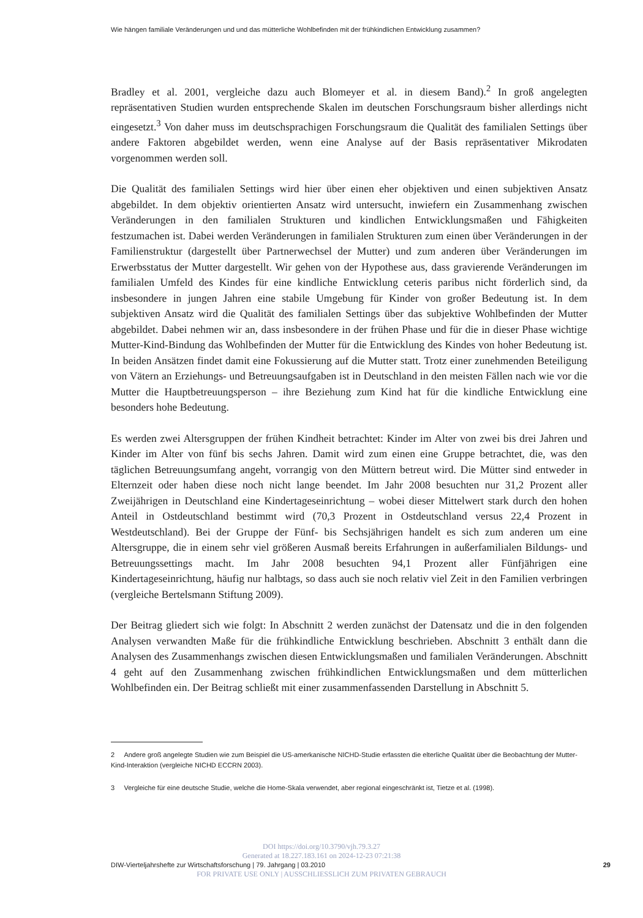Wie hängen familiale Veränderungen und und das mütterliche Wohlbefinden mit der frühkindlichen Entwicklung zusammen?
Bradley et al. 2001, vergleiche dazu auch Blomeyer et al. in diesem Band).<sup>2</sup> In groß angelegten repräsentativen Studien wurden entsprechende Skalen im deutschen Forschungsraum bisher allerdings nicht eingesetzt.<sup>3</sup> Von daher muss im deutschsprachigen Forschungsraum die Qualität des familialen Settings über andere Faktoren abgebildet werden, wenn eine Analyse auf der Basis repräsentativer Mikrodaten vorgenommen werden soll.
Die Qualität des familialen Settings wird hier über einen eher objektiven und einen subjektiven Ansatz abgebildet. In dem objektiv orientierten Ansatz wird untersucht, inwiefern ein Zusammenhang zwischen Veränderungen in den familialen Strukturen und kindlichen Entwicklungsmaßen und Fähigkeiten festzumachen ist. Dabei werden Veränderungen in familialen Strukturen zum einen über Veränderungen in der Familienstruktur (dargestellt über Partnerwechsel der Mutter) und zum anderen über Veränderungen im Erwerbsstatus der Mutter dargestellt. Wir gehen von der Hypothese aus, dass gravierende Veränderungen im familialen Umfeld des Kindes für eine kindliche Entwicklung ceteris paribus nicht förderlich sind, da insbesondere in jungen Jahren eine stabile Umgebung für Kinder von großer Bedeutung ist. In dem subjektiven Ansatz wird die Qualität des familialen Settings über das subjektive Wohlbefinden der Mutter abgebildet. Dabei nehmen wir an, dass insbesondere in der frühen Phase und für die in dieser Phase wichtige Mutter-Kind-Bindung das Wohlbefinden der Mutter für die Entwicklung des Kindes von hoher Bedeutung ist. In beiden Ansätzen findet damit eine Fokussierung auf die Mutter statt. Trotz einer zunehmenden Beteiligung von Vätern an Erziehungs- und Betreuungsaufgaben ist in Deutschland in den meisten Fällen nach wie vor die Mutter die Hauptbetreuungsperson – ihre Beziehung zum Kind hat für die kindliche Entwicklung eine besonders hohe Bedeutung.
Es werden zwei Altersgruppen der frühen Kindheit betrachtet: Kinder im Alter von zwei bis drei Jahren und Kinder im Alter von fünf bis sechs Jahren. Damit wird zum einen eine Gruppe betrachtet, die, was den täglichen Betreuungsumfang angeht, vorrangig von den Müttern betreut wird. Die Mütter sind entweder in Elternzeit oder haben diese noch nicht lange beendet. Im Jahr 2008 besuchten nur 31,2 Prozent aller Zweijährigen in Deutschland eine Kindertageseinrichtung – wobei dieser Mittelwert stark durch den hohen Anteil in Ostdeutschland bestimmt wird (70,3 Prozent in Ostdeutschland versus 22,4 Prozent in Westdeutschland). Bei der Gruppe der Fünf- bis Sechsjährigen handelt es sich zum anderen um eine Altersgruppe, die in einem sehr viel größeren Ausmaß bereits Erfahrungen in außerfamilialen Bildungs- und Betreuungssettings macht. Im Jahr 2008 besuchten 94,1 Prozent aller Fünfjährigen eine Kindertageseinrichtung, häufig nur halbtags, so dass auch sie noch relativ viel Zeit in den Familien verbringen (vergleiche Bertelsmann Stiftung 2009).
Der Beitrag gliedert sich wie folgt: In Abschnitt 2 werden zunächst der Datensatz und die in den folgenden Analysen verwandten Maße für die frühkindliche Entwicklung beschrieben. Abschnitt 3 enthält dann die Analysen des Zusammenhangs zwischen diesen Entwicklungsmaßen und familialen Veränderungen. Abschnitt 4 geht auf den Zusammenhang zwischen frühkindlichen Entwicklungsmaßen und dem mütterlichen Wohlbefinden ein. Der Beitrag schließt mit einer zusammenfassenden Darstellung in Abschnitt 5.
2 Andere groß angelegte Studien wie zum Beispiel die US-amerkanische NICHD-Studie erfassten die elterliche Qualität über die Beobachtung der Mutter-Kind-Interaktion (vergleiche NICHD ECCRN 2003).
3 Vergleiche für eine deutsche Studie, welche die Home-Skala verwendet, aber regional eingeschränkt ist, Tietze et al. (1998).
DOI https://doi.org/10.3790/vjh.79.3.27
Generated at 18.227.183.161 on 2024-12-23 07:21:38
DIW-Vierteljahrshefte zur Wirtschaftsforschung | 79. Jahrgang | 03.2010 29
FOR PRIVATE USE ONLY | AUSSCHLIESSLICH ZUM PRIVATEN GEBRAUCH